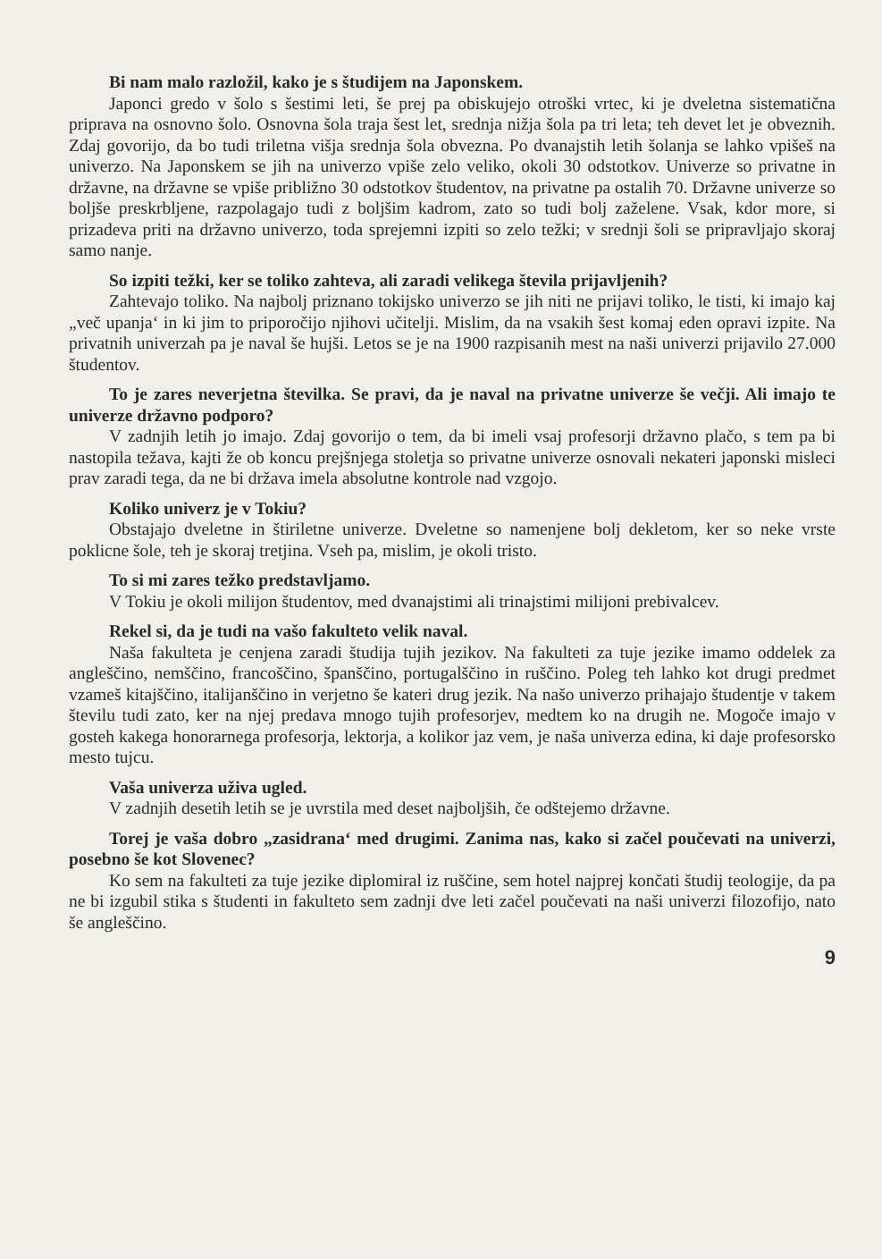Bi nam malo razložil, kako je s študijem na Japonskem.
Japonci gredo v šolo s šestimi leti, še prej pa obiskujejo otroški vrtec, ki je dveletna sistematična priprava na osnovno šolo. Osnovna šola traja šest let, srednja nižja šola pa tri leta; teh devet let je obveznih. Zdaj govorijo, da bo tudi triletna višja srednja šola obvezna. Po dvanajstih letih šolanja se lahko vpišeš na univerzo. Na Japonskem se jih na univerzo vpiše zelo veliko, okoli 30 odstotkov. Univerze so privatne in državne, na državne se vpiše približno 30 odstotkov študentov, na privatne pa ostalih 70. Državne univerze so boljše preskrbljene, razpolagajo tudi z boljšim kadrom, zato so tudi bolj zaželene. Vsak, kdor more, si prizadeva priti na državno univerzo, toda sprejemni izpiti so zelo težki; v srednji šoli se pripravljajo skoraj samo nanje.
So izpiti težki, ker se toliko zahteva, ali zaradi velikega števila prijavljenih?
Zahtevajo toliko. Na najbolj priznano tokijsko univerzo se jih niti ne prijavi toliko, le tisti, ki imajo kaj „več upanja‘ in ki jim to priporočijo njihovi učitelji. Mislim, da na vsakih šest komaj eden opravi izpite. Na privatnih univerzah pa je naval še hujši. Letos se je na 1900 razpisanih mest na naši univerzi prijavilo 27.000 študentov.
To je zares neverjetna številka. Se pravi, da je naval na privatne univerze še večji. Ali imajo te univerze državno podporo?
V zadnjih letih jo imajo. Zdaj govorijo o tem, da bi imeli vsaj profesorji državno plačo, s tem pa bi nastopila težava, kajti že ob koncu prejšnjega stoletja so privatne univerze osnovali nekateri japonski misleci prav zaradi tega, da ne bi država imela absolutne kontrole nad vzgojo.
Koliko univerz je v Tokiu?
Obstajajo dveletne in štiriletne univerze. Dveletne so namenjene bolj dekletom, ker so neke vrste poklicne šole, teh je skoraj tretjina. Vseh pa, mislim, je okoli tristo.
To si mi zares težko predstavljamo.
V Tokiu je okoli milijon študentov, med dvanajstimi ali trinajstimi milijoni prebivalcev.
Rekel si, da je tudi na vašo fakulteto velik naval.
Naša fakulteta je cenjena zaradi študija tujih jezikov. Na fakulteti za tuje jezike imamo oddelek za angleščino, nemščino, francoščino, španščino, portugalščino in ruščino. Poleg teh lahko kot drugi predmet vzameš kitajščino, italijanščino in verjetno še kateri drug jezik. Na našo univerzo prihajajo študentje v takem številu tudi zato, ker na njej predava mnogo tujih profesorjev, medtem ko na drugih ne. Mogoče imajo v gosteh kakega honorarnega profesorja, lektorja, a kolikor jaz vem, je naša univerza edina, ki daje profesorsko mesto tujcu.
Vaša univerza uživa ugled.
V zadnjih desetih letih se je uvrstila med deset najboljših, če odštejemo državne.
Torej je vaša dobro „zasidrana‘ med drugimi. Zanima nas, kako si začel poučevati na univerzi, posebno še kot Slovenec?
Ko sem na fakulteti za tuje jezike diplomiral iz ruščine, sem hotel najprej končati študij teologije, da pa ne bi izgubil stika s študenti in fakulteto sem zadnji dve leti začel poučevati na naši univerzi filozofijo, nato še angleščino.
9